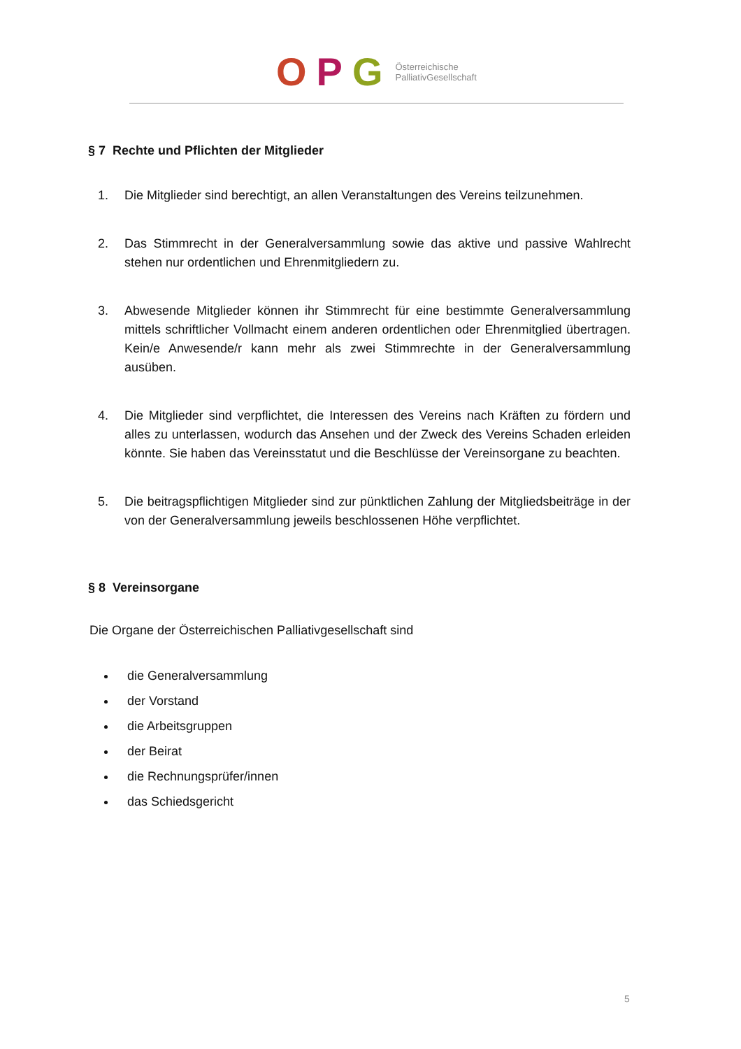O P G Österreichische
PalliativGesellschaft
§ 7 Rechte und Pflichten der Mitglieder
1. Die Mitglieder sind berechtigt, an allen Veranstaltungen des Vereins teilzunehmen.
2. Das Stimmrecht in der Generalversammlung sowie das aktive und passive Wahlrecht stehen nur ordentlichen und Ehrenmitgliedern zu.
3. Abwesende Mitglieder können ihr Stimmrecht für eine bestimmte Generalversammlung mittels schriftlicher Vollmacht einem anderen ordentlichen oder Ehrenmitglied übertragen. Kein/e Anwesende/r kann mehr als zwei Stimmrechte in der Generalversammlung ausüben.
4. Die Mitglieder sind verpflichtet, die Interessen des Vereins nach Kräften zu fördern und alles zu unterlassen, wodurch das Ansehen und der Zweck des Vereins Schaden erleiden könnte. Sie haben das Vereinsstatut und die Beschlüsse der Vereinsorgane zu beachten.
5. Die beitragspflichtigen Mitglieder sind zur pünktlichen Zahlung der Mitgliedsbeiträge in der von der Generalversammlung jeweils beschlossenen Höhe verpflichtet.
§ 8 Vereinsorgane
Die Organe der Österreichischen Palliativgesellschaft sind
die Generalversammlung
der Vorstand
die Arbeitsgruppen
der Beirat
die Rechnungsprüfer/innen
das Schiedsgericht
5